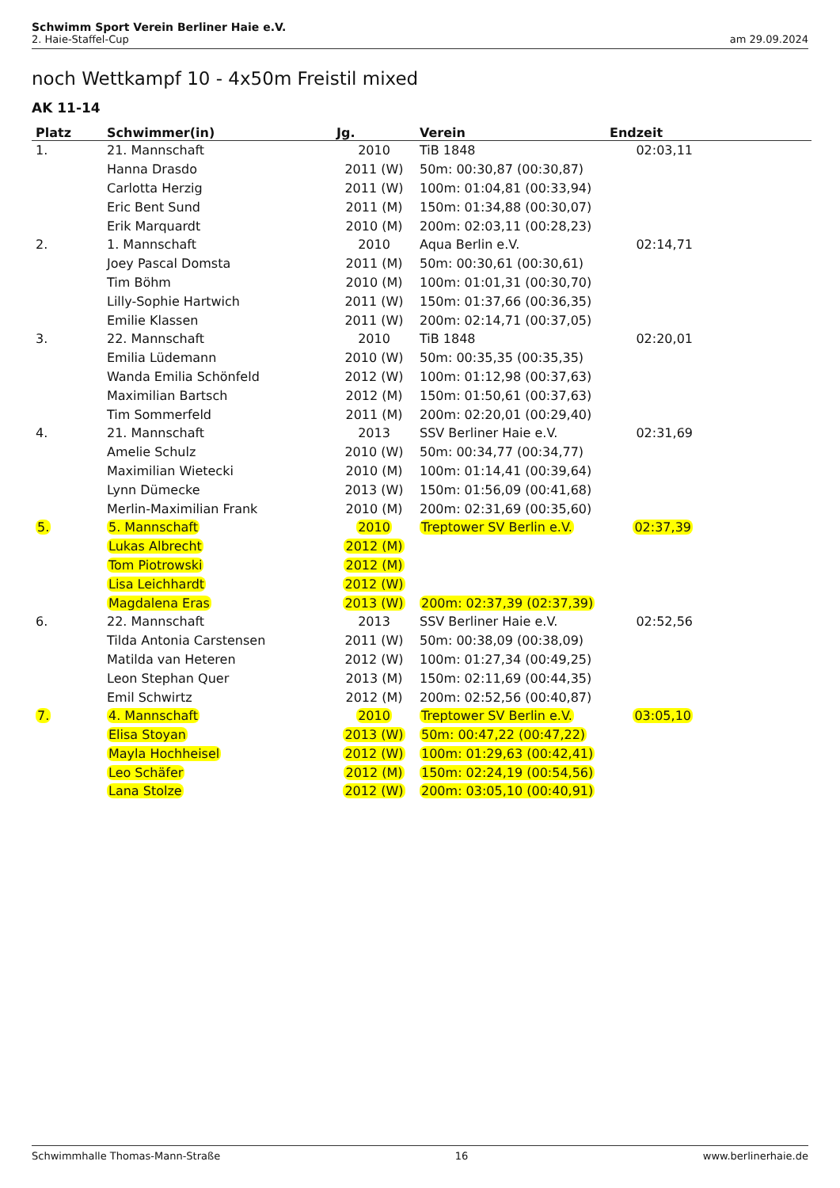Schwimm Sport Verein Berliner Haie e.V.
2. Haie-Staffel-Cup am 29.09.2024
noch Wettkampf 10 - 4x50m Freistil mixed
AK 11-14
| Platz | Schwimmer(in) | Jg. | Verein | Endzeit |
| --- | --- | --- | --- | --- |
| 1. | 21. Mannschaft | 2010 | TiB 1848 | 02:03,11 |
| | Hanna Drasdo | 2011 (W) | 50m: 00:30,87 (00:30,87) | |
| | Carlotta Herzig | 2011 (W) | 100m: 01:04,81 (00:33,94) | |
| | Eric Bent Sund | 2011 (M) | 150m: 01:34,88 (00:30,07) | |
| | Erik Marquardt | 2010 (M) | 200m: 02:03,11 (00:28,23) | |
| 2. | 1. Mannschaft | 2010 | Aqua Berlin e.V. | 02:14,71 |
| | Joey Pascal Domsta | 2011 (M) | 50m: 00:30,61 (00:30,61) | |
| | Tim Böhm | 2010 (M) | 100m: 01:01,31 (00:30,70) | |
| | Lilly-Sophie Hartwich | 2011 (W) | 150m: 01:37,66 (00:36,35) | |
| | Emilie Klassen | 2011 (W) | 200m: 02:14,71 (00:37,05) | |
| 3. | 22. Mannschaft | 2010 | TiB 1848 | 02:20,01 |
| | Emilia Lüdemann | 2010 (W) | 50m: 00:35,35 (00:35,35) | |
| | Wanda Emilia Schönfeld | 2012 (W) | 100m: 01:12,98 (00:37,63) | |
| | Maximilian Bartsch | 2012 (M) | 150m: 01:50,61 (00:37,63) | |
| | Tim Sommerfeld | 2011 (M) | 200m: 02:20,01 (00:29,40) | |
| 4. | 21. Mannschaft | 2013 | SSV Berliner Haie e.V. | 02:31,69 |
| | Amelie Schulz | 2010 (W) | 50m: 00:34,77 (00:34,77) | |
| | Maximilian Wietecki | 2010 (M) | 100m: 01:14,41 (00:39,64) | |
| | Lynn Dümecke | 2013 (W) | 150m: 01:56,09 (00:41,68) | |
| | Merlin-Maximilian Frank | 2010 (M) | 200m: 02:31,69 (00:35,60) | |
| 5. | 5. Mannschaft | 2010 | Treptower SV Berlin e.V. | 02:37,39 |
| | Lukas Albrecht | 2012 (M) | | |
| | Tom Piotrowski | 2012 (M) | | |
| | Lisa Leichhardt | 2012 (W) | | |
| | Magdalena Eras | 2013 (W) | 200m: 02:37,39 (02:37,39) | |
| 6. | 22. Mannschaft | 2013 | SSV Berliner Haie e.V. | 02:52,56 |
| | Tilda Antonia Carstensen | 2011 (W) | 50m: 00:38,09 (00:38,09) | |
| | Matilda van Heteren | 2012 (W) | 100m: 01:27,34 (00:49,25) | |
| | Leon Stephan Quer | 2013 (M) | 150m: 02:11,69 (00:44,35) | |
| | Emil Schwirtz | 2012 (M) | 200m: 02:52,56 (00:40,87) | |
| 7. | 4. Mannschaft | 2010 | Treptower SV Berlin e.V. | 03:05,10 |
| | Elisa Stoyan | 2013 (W) | 50m: 00:47,22 (00:47,22) | |
| | Mayla Hochheisel | 2012 (W) | 100m: 01:29,63 (00:42,41) | |
| | Leo Schäfer | 2012 (M) | 150m: 02:24,19 (00:54,56) | |
| | Lana Stolze | 2012 (W) | 200m: 03:05,10 (00:40,91) | |
Schwimmhalle Thomas-Mann-Straße 16 www.berlinerhaie.de